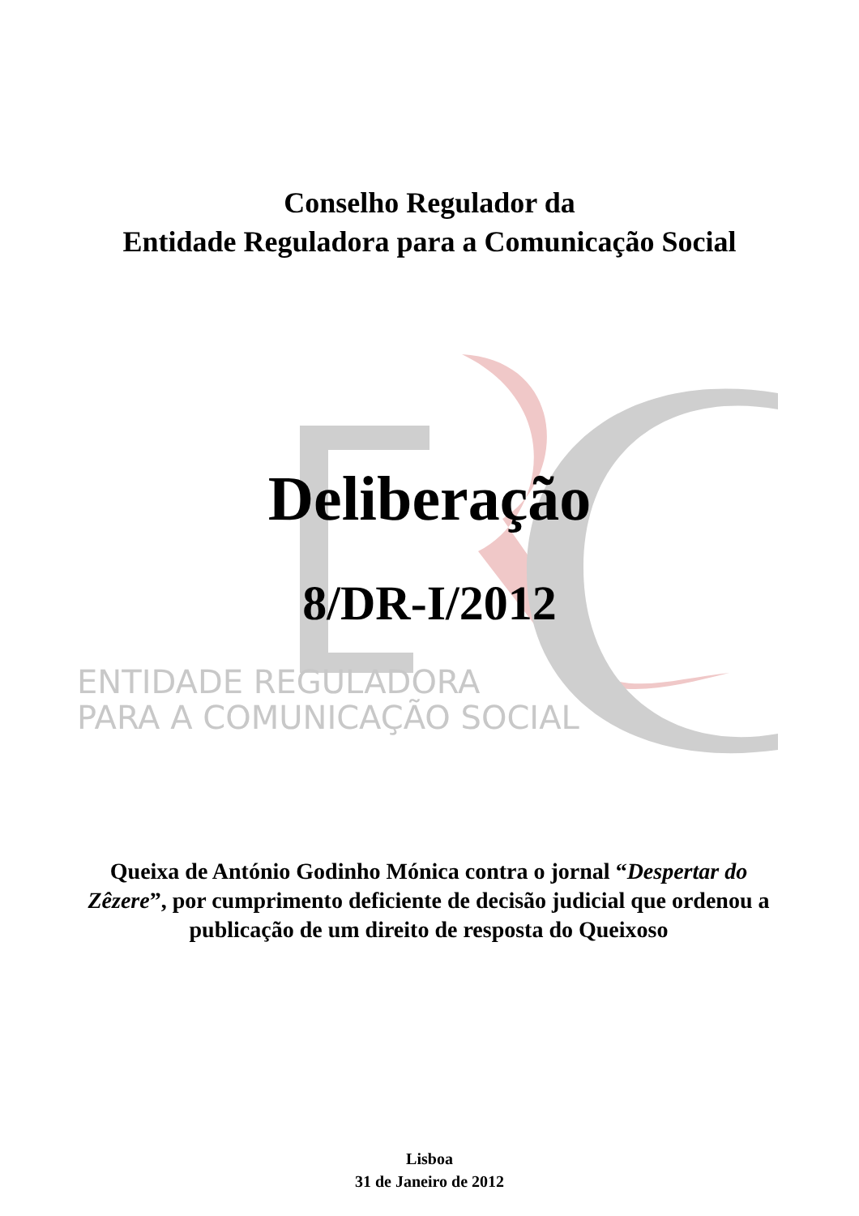Conselho Regulador da
Entidade Reguladora para a Comunicação Social
Deliberação
8/DR-I/2012
ENTIDADE REGULADORA
PARA A COMUNICAÇÃO SOCIAL
Queixa de António Godinho Mónica contra o jornal “Despertar do Zêzere”, por cumprimento deficiente de decisão judicial que ordenou a publicação de um direito de resposta do Queixoso
Lisboa
31 de Janeiro de 2012